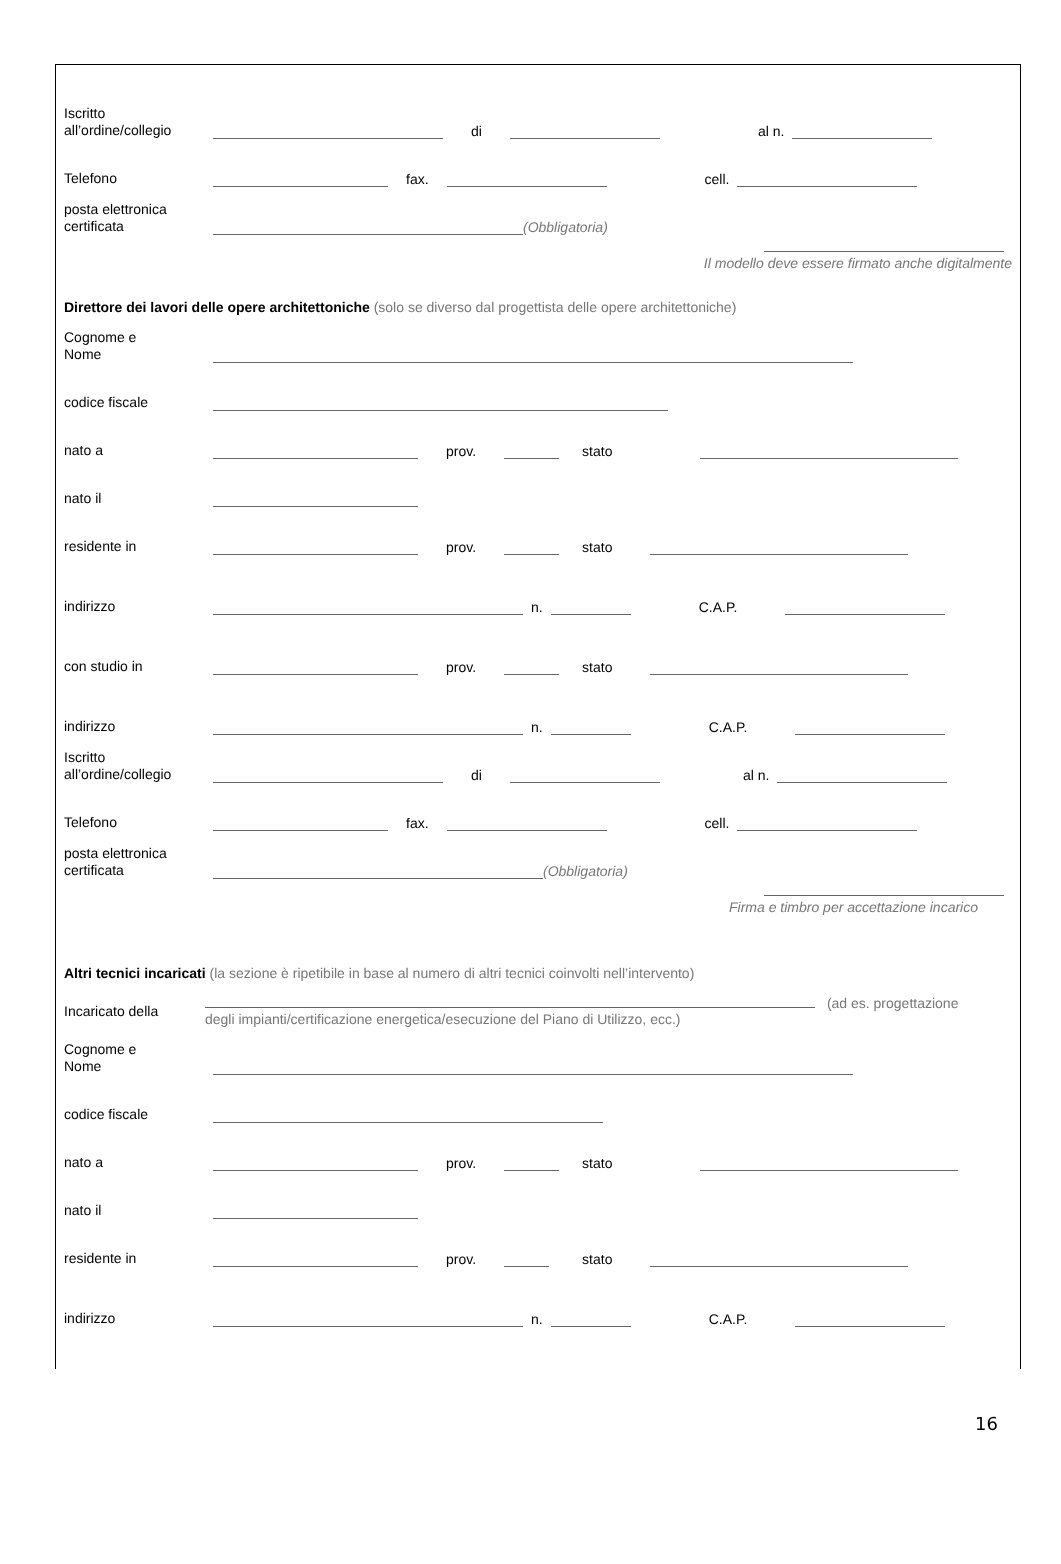Iscritto
all’ordine/collegio di al n.
Telefono fax. cell.
posta elettronica
certificata (Obbligatoria)
Il modello deve essere firmato anche digitalmente
Direttore dei lavori delle opere architettoniche (solo se diverso dal progettista delle opere architettoniche)
Cognome e
Nome
codice fiscale
nato a prov. stato
nato il
residente in prov. stato
indirizzo n. C.A.P.
con studio in prov. stato
indirizzo n. C.A.P.
Iscritto
all’ordine/collegio di al n.
Telefono fax. cell.
posta elettronica
certificata (Obbligatoria)
Firma e timbro per accettazione incarico
Altri tecnici incaricati (la sezione è ripetibile in base al numero di altri tecnici coinvolti nell’intervento)
Incaricato della (ad es. progettazione degli impianti/certificazione energetica/esecuzione del Piano di Utilizzo, ecc.)
Cognome e
Nome
codice fiscale
nato a prov. stato
nato il
residente in prov. stato
indirizzo n. C.A.P.
16